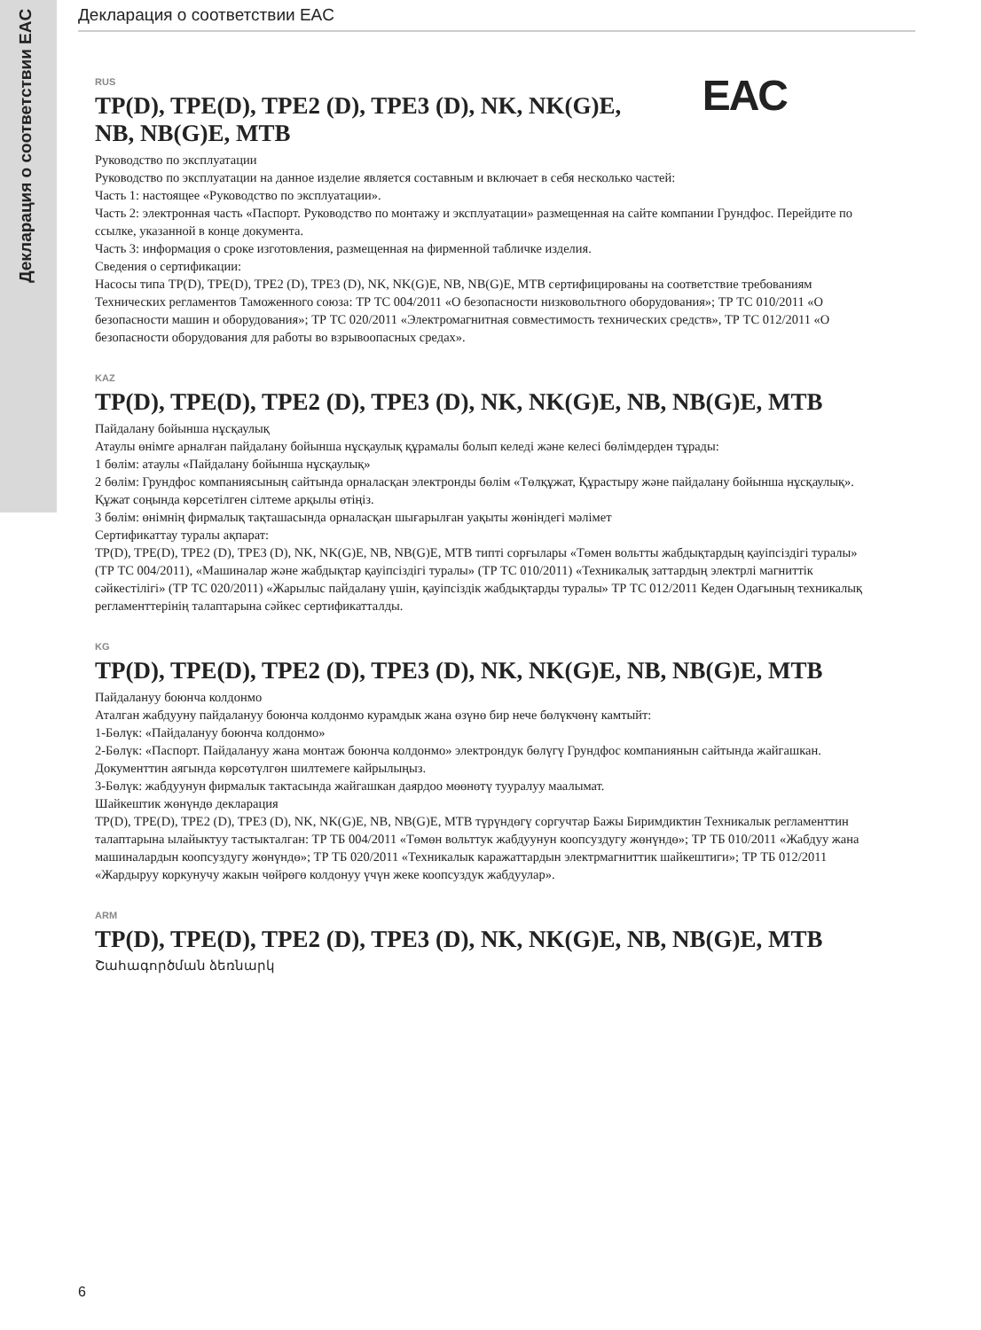Декларация о соответствии EAC
Декларация о соответствии EAC
RUS
EAC
TP(D), TPE(D), TPE2 (D), TPE3 (D), NK, NK(G)E,
NB, NB(G)E, MTB
Руководство по эксплуатации
Руководство по эксплуатации на данное изделие является составным и включает в себя несколько частей:
Часть 1: настоящее «Руководство по эксплуатации».
Часть 2: электронная часть «Паспорт. Руководство по монтажу и эксплуатации» размещенная на сайте компании Грундфос. Перейдите по ссылке, указанной в конце документа.
Часть 3: информация о сроке изготовления, размещенная на фирменной табличке изделия.
Сведения о сертификации:
Насосы типа TP(D), TPE(D), TPE2 (D), TPE3 (D), NK, NK(G)E, NB, NB(G)E, MTB сертифицированы на соответствие требованиям Технических регламентов Таможенного союза: ТР ТС 004/2011 «О безопасности низковольтного оборудования»; ТР ТС 010/2011 «О безопасности машин и оборудования»; ТР ТС 020/2011 «Электромагнитная совместимость технических средств», ТР ТС 012/2011 «О безопасности оборудования для работы во взрывоопасных средах».
KAZ
TP(D), TPE(D), TPE2 (D), TPE3 (D), NK, NK(G)E, NB, NB(G)E, MTB
Пайдалану бойынша нұсқаулық
Атаулы өнімге арналған пайдалану бойынша нұсқаулық құрамалы болып келеді және келесі бөлімдерден тұрады:
1 бөлім: атаулы «Пайдалану бойынша нұсқаулық»
2 бөлім: Грундфос компаниясының сайтында орналасқан электронды бөлім «Төлқұжат, Құрастыру және пайдалану бойынша нұсқаулық». Құжат соңында көрсетілген сілтеме арқылы өтіңіз.
3 бөлім: өнімнің фирмалық тақташасында орналасқан шығарылған уақыты жөніндегі мәлімет
Сертификаттау туралы ақпарат:
TP(D), TPE(D), TPE2 (D), TPE3 (D), NK, NK(G)E, NB, NB(G)E, MTB типті сорғылары «Төмен вольтты жабдықтардың қауіпсіздігі туралы» (ТР ТС 004/2011), «Машиналар және жабдықтар қауіпсіздігі туралы» (ТР ТС 010/2011) «Техникалық заттардың электрлі магниттік сәйкестілігі» (ТР ТС 020/2011) «Жарылыс пайдалану үшін, қауіпсіздік жабдықтарды туралы» ТР ТС 012/2011 Кеден Одағының техникалық регламенттерінің талаптарына сәйкес сертификатталды.
KG
TP(D), TPE(D), TPE2 (D), TPE3 (D), NK, NK(G)E, NB, NB(G)E, MTB
Пайдалануу боюнча колдонмо
Аталган жабдууну пайдалануу боюнча колдонмо курамдык жана өзүнө бир нече бөлүкчөнү камтыйт:
1-Бөлүк: «Пайдалануу боюнча колдонмо»
2-Бөлүк: «Паспорт. Пайдалануу жана монтаж боюнча колдонмо» электрондук бөлүгү Грундфос компаниянын сайтында жайгашкан. Документтин аягында көрсөтүлгөн шилтемеге кайрылыңыз.
3-Бөлүк: жабдуунун фирмалык тактасында жайгашкан даярдоо мөөнөтү тууралуу маалымат.
Шайкештик жөнүндө декларация
TP(D), TPE(D), TPE2 (D), TPE3 (D), NK, NK(G)E, NB, NB(G)E, MTB түрүндөгү соргучтар Бажы Биримдиктин Техникалык регламенттин талаптарына ылайыктуу тастыкталган: ТР ТБ 004/2011 «Төмөн вольттук жабдуунун коопсуздугу жөнүндө»; ТР ТБ 010/2011 «Жабдуу жана машиналардын коопсуздугу жөнүндө»; ТР ТБ 020/2011 «Техникалык каражаттардын электрмагниттик шайкештиги»; ТР ТБ 012/2011 «Жардыруу коркунучу жакын чөйрөгө колдонуу үчүн жеке коопсуздук жабдуулар».
ARM
TP(D), TPE(D), TPE2 (D), TPE3 (D), NK, NK(G)E, NB, NB(G)E, MTB
Շահագործման ձեռնարկ
6